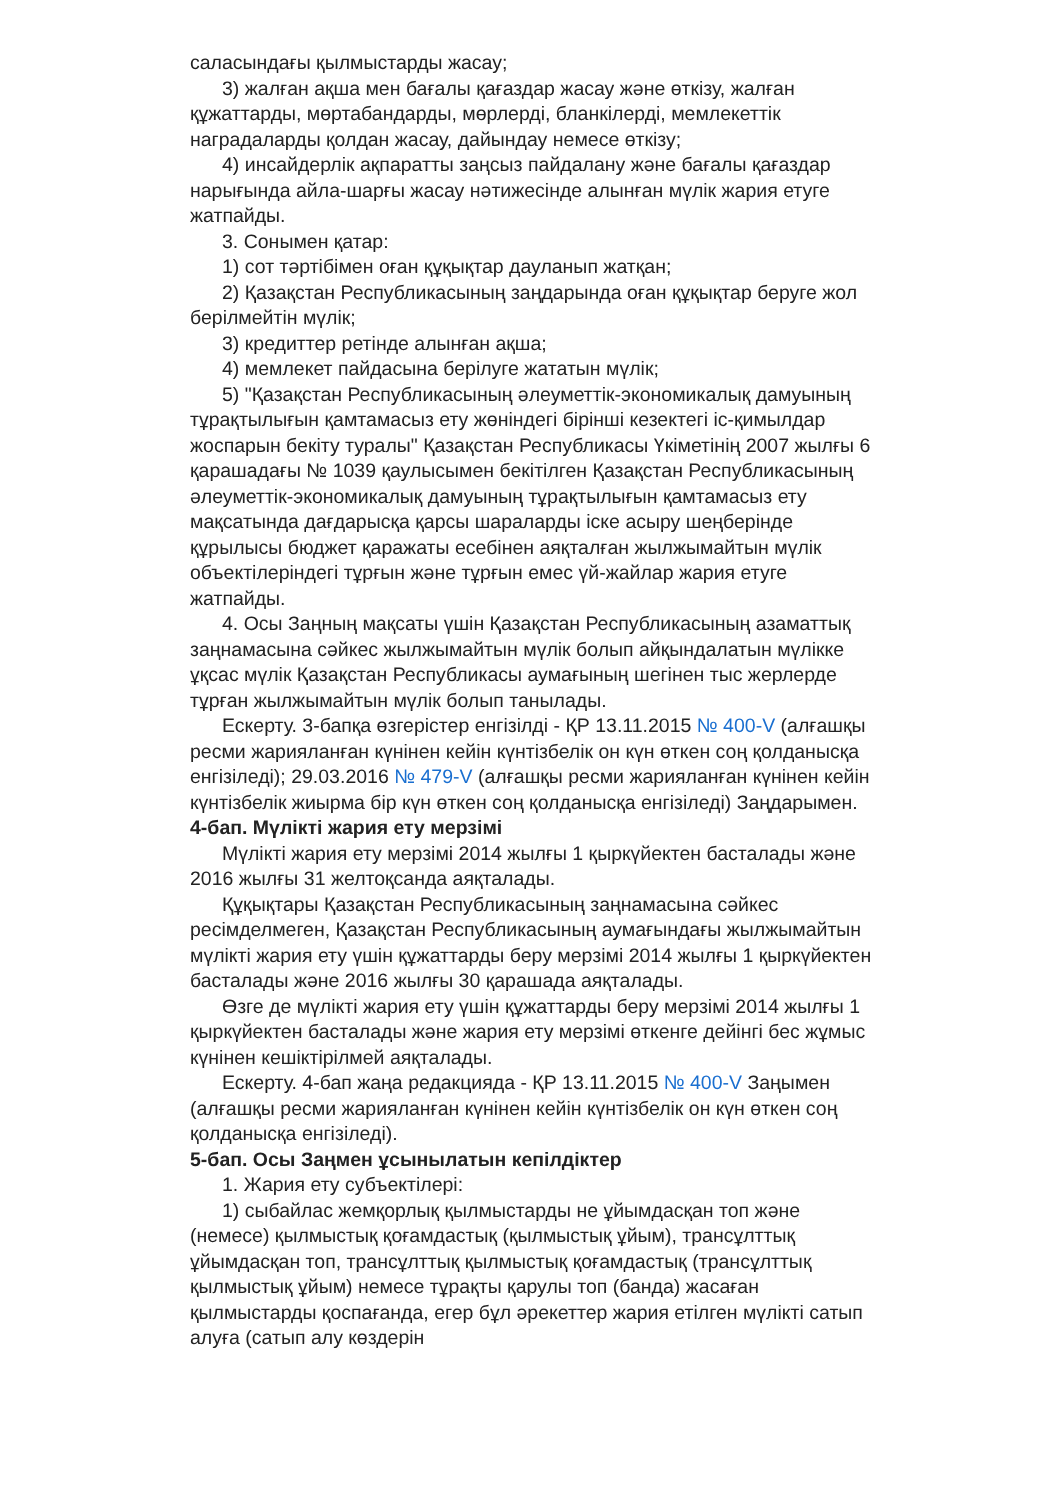саласындағы қылмыстарды жасау;
3) жалған ақша мен бағалы қағаздар жасау және өткізу, жалған құжаттарды, мөртабандарды, мөрлерді, бланкілерді, мемлекеттік наградаларды қолдан жасау, дайындау немесе өткізу;
4) инсайдерлік ақпаратты заңсыз пайдалану және бағалы қағаздар нарығында айла-шарғы жасау нәтижесінде алынған мүлік жария етуге жатпайды.
3. Сонымен қатар:
1) сот тәртібімен оған құқықтар дауланып жатқан;
2) Қазақстан Республикасының заңдарында оған құқықтар беруге жол берілмейтін мүлік;
3) кредиттер ретінде алынған ақша;
4) мемлекет пайдасына берілуге жататын мүлік;
5) "Қазақстан Республикасының әлеуметтік-экономикалық дамуының тұрақтылығын қамтамасыз ету жөніндегі бірінші кезектегі іс-қимылдар жоспарын бекіту туралы" Қазақстан Республикасы Үкіметінің 2007 жылғы 6 қарашадағы № 1039 қаулысымен бекітілген Қазақстан Республикасының әлеуметтік-экономикалық дамуының тұрақтылығын қамтамасыз ету мақсатында дағдарысқа қарсы шараларды іске асыру шеңберінде құрылысы бюджет қаражаты есебінен аяқталған жылжымайтын мүлік объектілеріндегі тұрғын және тұрғын емес үй-жайлар жария етуге жатпайды.
4. Осы Заңның мақсаты үшін Қазақстан Республикасының азаматтық заңнамасына сәйкес жылжымайтын мүлік болып айқындалатын мүлікке ұқсас мүлік Қазақстан Республикасы аумағының шегінен тыс жерлерде тұрған жылжымайтын мүлік болып танылады.
Ескерту. 3-бапқа өзгерістер енгізілді - ҚР 13.11.2015 № 400-V (алғашқы ресми жарияланған күнінен кейін күнтізбелік он күн өткен соң қолданысқа енгізіледі); 29.03.2016 № 479-V (алғашқы ресми жарияланған күнінен кейін күнтізбелік жиырма бір күн өткен соң қолданысқа енгізіледі) Заңдарымен.
4-бап. Мүлікті жария ету мерзімі
Мүлікті жария ету мерзімі 2014 жылғы 1 қыркүйектен басталады және 2016 жылғы 31 желтоқсанда аяқталады.
Құқықтары Қазақстан Республикасының заңнамасына сәйкес ресімделмеген, Қазақстан Республикасының аумағындағы жылжымайтын мүлікті жария ету үшін құжаттарды беру мерзімі 2014 жылғы 1 қыркүйектен басталады және 2016 жылғы 30 қарашада аяқталады.
Өзге де мүлікті жария ету үшін құжаттарды беру мерзімі 2014 жылғы 1 қыркүйектен басталады және жария ету мерзімі өткенге дейінгі бес жұмыс күнінен кешіктірілмей аяқталады.
Ескерту. 4-бап жаңа редакцияда - ҚР 13.11.2015 № 400-V Заңымен (алғашқы ресми жарияланған күнінен кейін күнтізбелік он күн өткен соң қолданысқа енгізіледі).
5-бап. Осы Заңмен ұсынылатын кепілдіктер
1. Жария ету субъектілері:
1) сыбайлас жемқорлық қылмыстарды не ұйымдасқан топ және (немесе) қылмыстық қоғамдастық (қылмыстық ұйым), трансұлттық ұйымдасқан топ, трансұлттық қылмыстық қоғамдастық (трансұлттық қылмыстық ұйым) немесе тұрақты қарулы топ (банда) жасаған қылмыстарды қоспағанда, егер бұл әрекеттер жария етілген мүлікті сатып алуға (сатып алу көздерін